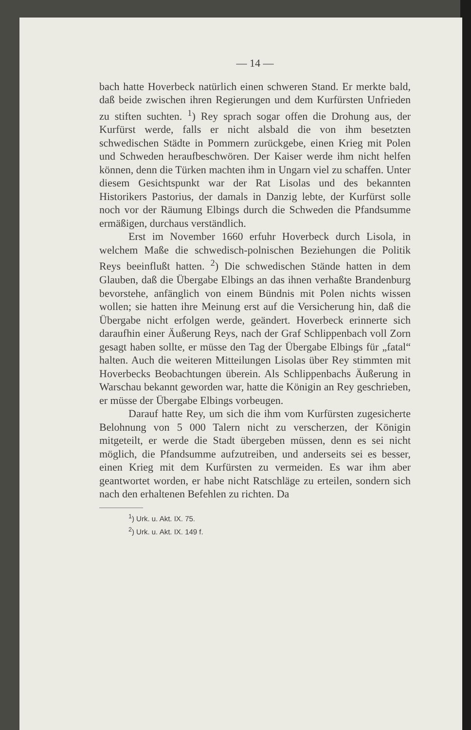— 14 —
bach hatte Hoverbeck natürlich einen schweren Stand. Er merkte bald, daß beide zwischen ihren Regierungen und dem Kurfürsten Unfrieden zu stiften suchten. <sup>1</sup>) Rey sprach sogar offen die Drohung aus, der Kurfürst werde, falls er nicht alsbald die von ihm besetzten schwedischen Städte in Pommern zurückgebe, einen Krieg mit Polen und Schweden heraufbeschwören. Der Kaiser werde ihm nicht helfen können, denn die Türken machten ihm in Ungarn viel zu schaffen. Unter diesem Gesichtspunkt war der Rat Lisolas und des bekannten Historikers Pastorius, der damals in Danzig lebte, der Kurfürst solle noch vor der Räumung Elbings durch die Schweden die Pfandsumme ermäßigen, durchaus verständlich.
Erst im November 1660 erfuhr Hoverbeck durch Lisola, in welchem Maße die schwedisch-polnischen Beziehungen die Politik Reys beeinflußt hatten. <sup>2</sup>) Die schwedischen Stände hatten in dem Glauben, daß die Übergabe Elbings an das ihnen verhaßte Brandenburg bevorstehe, anfänglich von einem Bündnis mit Polen nichts wissen wollen; sie hatten ihre Meinung erst auf die Versicherung hin, daß die Übergabe nicht erfolgen werde, geändert. Hoverbeck erinnerte sich daraufhin einer Äußerung Reys, nach der Graf Schlippenbach voll Zorn gesagt haben sollte, er müsse den Tag der Übergabe Elbings für „fatal“ halten. Auch die weiteren Mitteilungen Lisolas über Rey stimmten mit Hoverbecks Beobachtungen überein. Als Schlippenbachs Äußerung in Warschau bekannt geworden war, hatte die Königin an Rey geschrieben, er müsse der Übergabe Elbings vorbeugen.
Darauf hatte Rey, um sich die ihm vom Kurfürsten zugesicherte Belohnung von 5 000 Talern nicht zu verscherzen, der Königin mitgeteilt, er werde die Stadt übergeben müssen, denn es sei nicht möglich, die Pfandsumme aufzutreiben, und anderseits sei es besser, einen Krieg mit dem Kurfürsten zu vermeiden. Es war ihm aber geantwortet worden, er habe nicht Ratschläge zu erteilen, sondern sich nach den erhaltenen Befehlen zu richten. Da
<sup>1</sup>) Urk. u. Akt. IX. 75.
<sup>2</sup>) Urk. u. Akt. IX. 149 f.